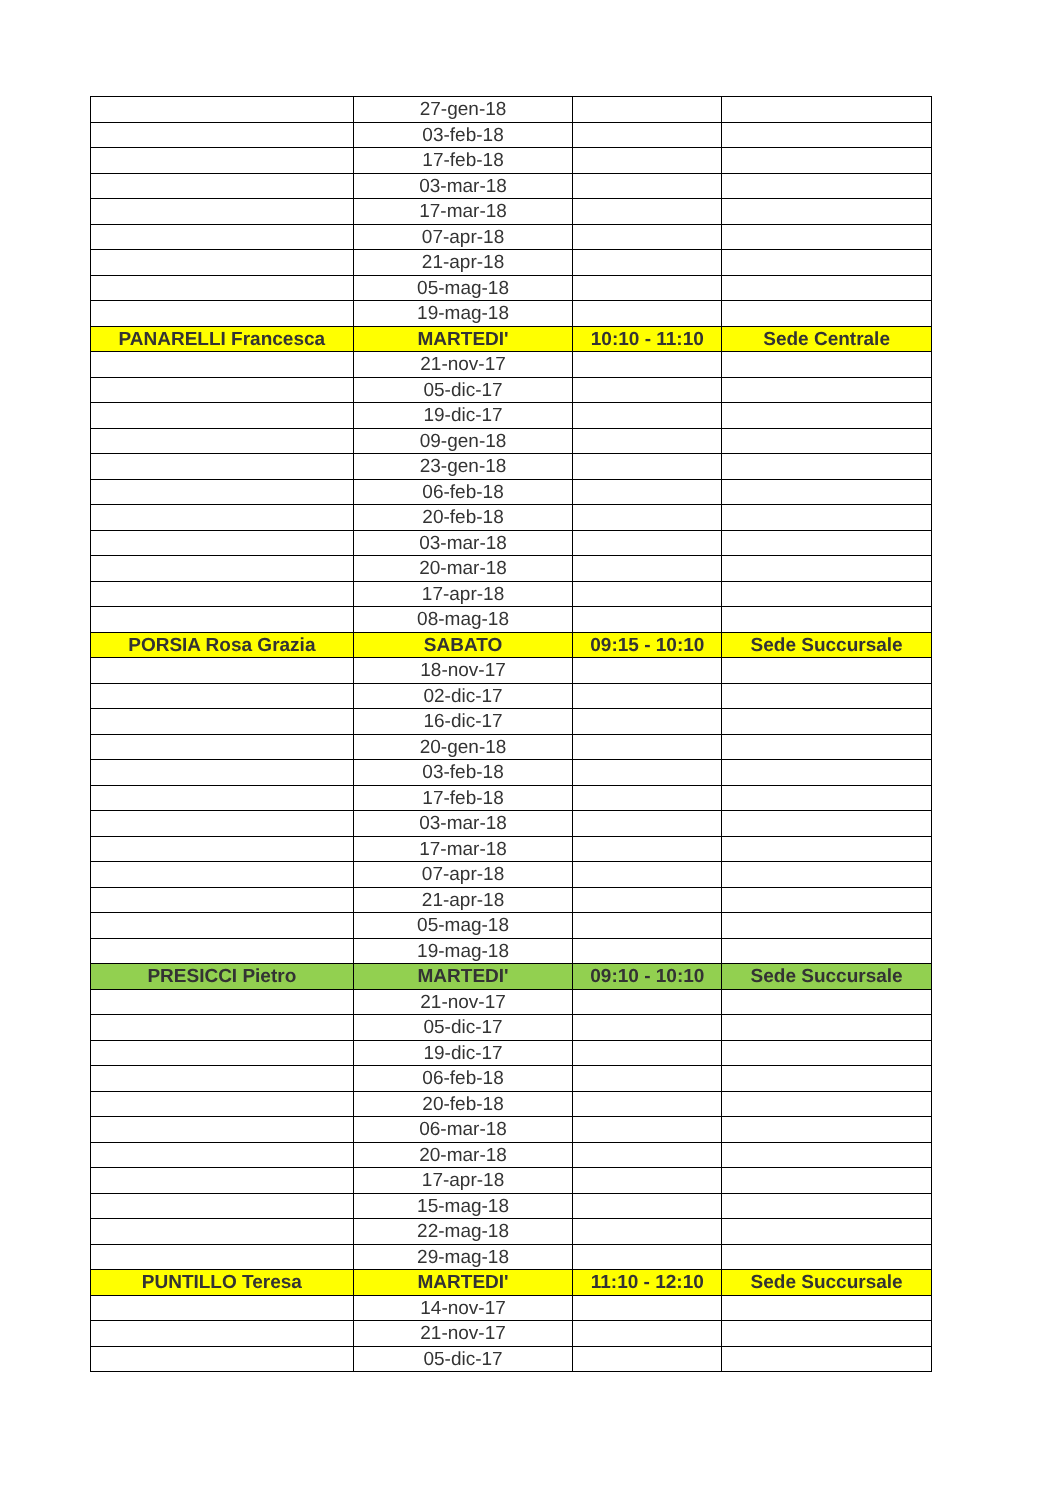| | 27-gen-18 | | |
| | 03-feb-18 | | |
| | 17-feb-18 | | |
| | 03-mar-18 | | |
| | 17-mar-18 | | |
| | 07-apr-18 | | |
| | 21-apr-18 | | |
| | 05-mag-18 | | |
| | 19-mag-18 | | |
| PANARELLI Francesca | MARTEDI' | 10:10 - 11:10 | Sede Centrale |
| | 21-nov-17 | | |
| | 05-dic-17 | | |
| | 19-dic-17 | | |
| | 09-gen-18 | | |
| | 23-gen-18 | | |
| | 06-feb-18 | | |
| | 20-feb-18 | | |
| | 03-mar-18 | | |
| | 20-mar-18 | | |
| | 17-apr-18 | | |
| | 08-mag-18 | | |
| PORSIA Rosa Grazia | SABATO | 09:15 - 10:10 | Sede Succursale |
| | 18-nov-17 | | |
| | 02-dic-17 | | |
| | 16-dic-17 | | |
| | 20-gen-18 | | |
| | 03-feb-18 | | |
| | 17-feb-18 | | |
| | 03-mar-18 | | |
| | 17-mar-18 | | |
| | 07-apr-18 | | |
| | 21-apr-18 | | |
| | 05-mag-18 | | |
| | 19-mag-18 | | |
| PRESICCI Pietro | MARTEDI' | 09:10 - 10:10 | Sede Succursale |
| | 21-nov-17 | | |
| | 05-dic-17 | | |
| | 19-dic-17 | | |
| | 06-feb-18 | | |
| | 20-feb-18 | | |
| | 06-mar-18 | | |
| | 20-mar-18 | | |
| | 17-apr-18 | | |
| | 15-mag-18 | | |
| | 22-mag-18 | | |
| | 29-mag-18 | | |
| PUNTILLO Teresa | MARTEDI' | 11:10 - 12:10 | Sede Succursale |
| | 14-nov-17 | | |
| | 21-nov-17 | | |
| | 05-dic-17 | | |